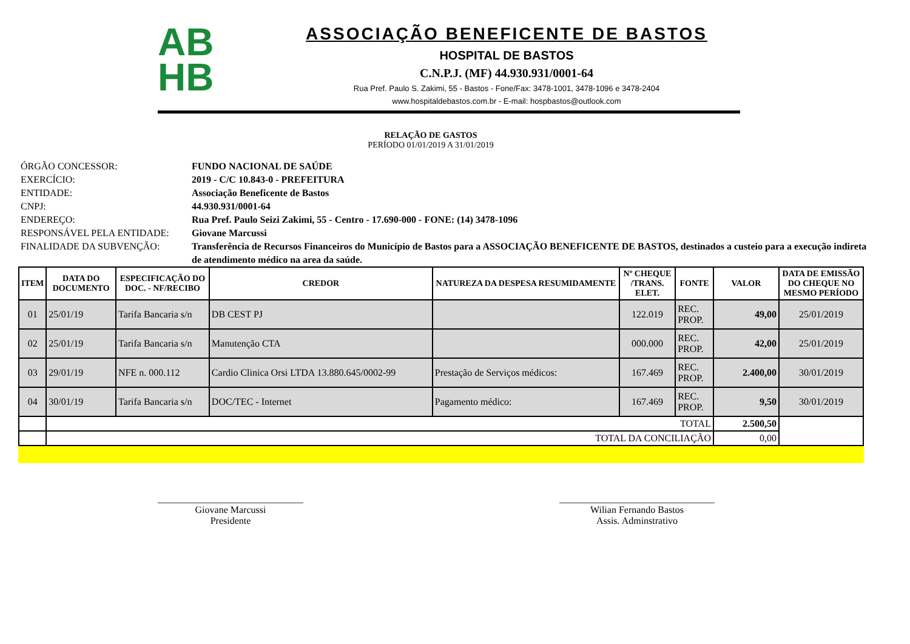AB
HB
ASSOCIAÇÃO BENEFICENTE DE BASTOS
HOSPITAL DE BASTOS
C.N.P.J. (MF) 44.930.931/0001-64
Rua Pref. Paulo S. Zakimi, 55 - Bastos - Fone/Fax: 3478-1001, 3478-1096 e 3478-2404
www.hospitaldebastos.com.br - E-mail: hospbastos@outlook.com
RELAÇÃO DE GASTOS
PERÍODO 01/01/2019 A 31/01/2019
ÓRGÃO CONCESSOR: FUNDO NACIONAL DE SAÚDE
EXERCÍCIO: 2019 - C/C 10.843-0 - PREFEITURA
ENTIDADE: Associação Beneficente de Bastos
CNPJ: 44.930.931/0001-64
ENDEREÇO: Rua Pref. Paulo Seizi Zakimi, 55 - Centro - 17.690-000 - FONE: (14) 3478-1096
RESPONSÁVEL PELA ENTIDADE: Giovane Marcussi
FINALIDADE DA SUBVENÇÃO: Transferência de Recursos Financeiros do Município de Bastos para a ASSOCIAÇÃO BENEFICENTE DE BASTOS, destinados a custeio para a execução indireta de atendimento médico na area da saúde.
| ITEM | DATA DO DOCUMENTO | ESPECIFICAÇÃO DO DOC. - NF/RECIBO | CREDOR | NATUREZA DA DESPESA RESUMIDAMENTE | Nº CHEQUE /TRANS. ELET. | FONTE | VALOR | DATA DE EMISSÃO DO CHEQUE NO MESMO PERÍODO |
| --- | --- | --- | --- | --- | --- | --- | --- | --- |
| 01 | 25/01/19 | Tarifa Bancaria s/n | DB CEST PJ | | 122.019 | REC. PROP. | 49,00 | 25/01/2019 |
| 02 | 25/01/19 | Tarifa Bancaria s/n | Manutenção CTA | | 000.000 | REC. PROP. | 42,00 | 25/01/2019 |
| 03 | 29/01/19 | NFE n. 000.112 | Cardio Clinica Orsi LTDA 13.880.645/0002-99 | Prestação de Serviços médicos: | 167.469 | REC. PROP. | 2.400,00 | 30/01/2019 |
| 04 | 30/01/19 | Tarifa Bancaria s/n | DOC/TEC - Internet | Pagamento médico: | 167.469 | REC. PROP. | 9,50 | 30/01/2019 |
| | TOTAL | | | | | | 2.500,50 | |
| | TOTAL DA CONCILIAÇÃO | | | | | | 0,00 | |
______________________________
Giovane Marcussi
Presidente
________________________________
Wilian Fernando Bastos
Assis. Adminstrativo